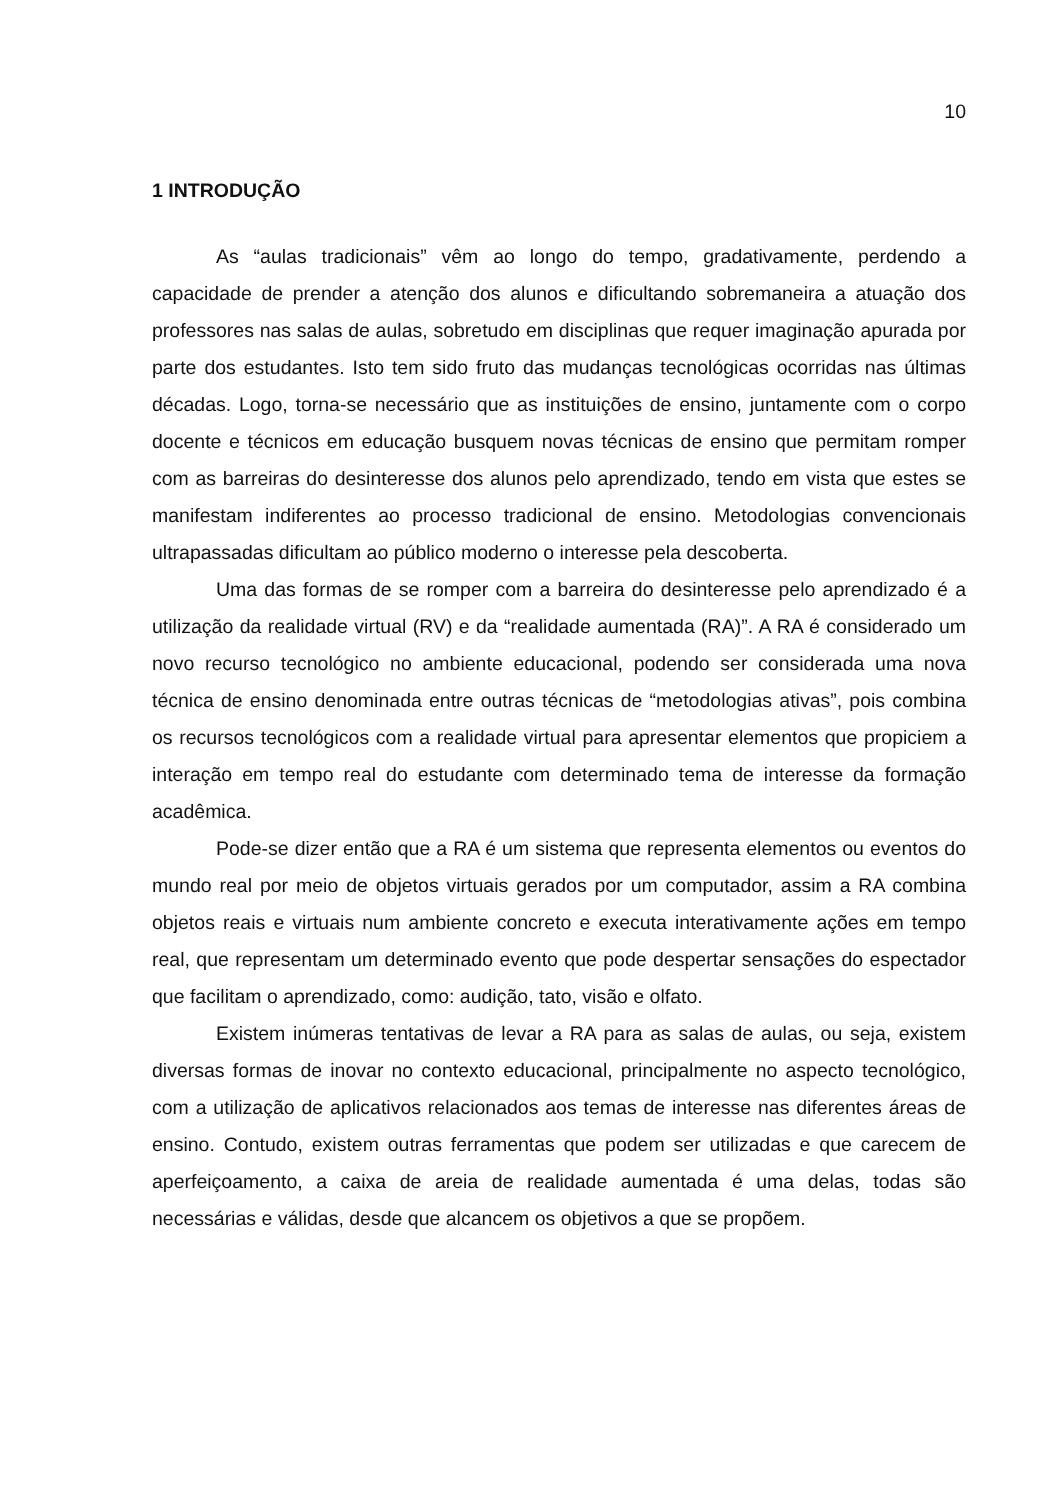10
1 INTRODUÇÃO
As “aulas tradicionais” vêm ao longo do tempo, gradativamente, perdendo a capacidade de prender a atenção dos alunos e dificultando sobremaneira a atuação dos professores nas salas de aulas, sobretudo em disciplinas que requer imaginação apurada por parte dos estudantes. Isto tem sido fruto das mudanças tecnológicas ocorridas nas últimas décadas. Logo, torna-se necessário que as instituições de ensino, juntamente com o corpo docente e técnicos em educação busquem novas técnicas de ensino que permitam romper com as barreiras do desinteresse dos alunos pelo aprendizado, tendo em vista que estes se manifestam indiferentes ao processo tradicional de ensino. Metodologias convencionais ultrapassadas dificultam ao público moderno o interesse pela descoberta.
Uma das formas de se romper com a barreira do desinteresse pelo aprendizado é a utilização da realidade virtual (RV) e da “realidade aumentada (RA)”. A RA é considerado um novo recurso tecnológico no ambiente educacional, podendo ser considerada uma nova técnica de ensino denominada entre outras técnicas de “metodologias ativas”, pois combina os recursos tecnológicos com a realidade virtual para apresentar elementos que propiciem a interação em tempo real do estudante com determinado tema de interesse da formação acadêmica.
Pode-se dizer então que a RA é um sistema que representa elementos ou eventos do mundo real por meio de objetos virtuais gerados por um computador, assim a RA combina objetos reais e virtuais num ambiente concreto e executa interativamente ações em tempo real, que representam um determinado evento que pode despertar sensações do espectador que facilitam o aprendizado, como: audição, tato, visão e olfato.
Existem inúmeras tentativas de levar a RA para as salas de aulas, ou seja, existem diversas formas de inovar no contexto educacional, principalmente no aspecto tecnológico, com a utilização de aplicativos relacionados aos temas de interesse nas diferentes áreas de ensino. Contudo, existem outras ferramentas que podem ser utilizadas e que carecem de aperfeiçoamento, a caixa de areia de realidade aumentada é uma delas, todas são necessárias e válidas, desde que alcancem os objetivos a que se propõem.